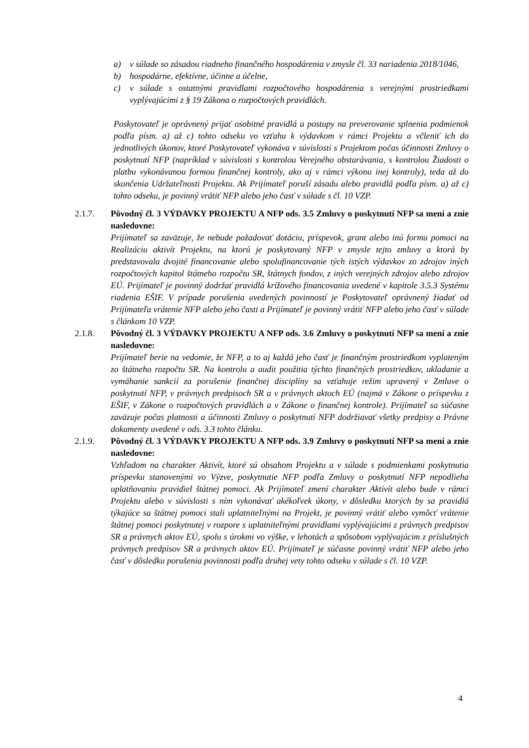a) v súlade so zásadou riadneho finančného hospodárenia v zmysle čl. 33 nariadenia 2018/1046,
b) hospodárne, efektívne, účinne a účelne,
c) v súlade s ostatnými pravidlami rozpočtového hospodárenia s verejnými prostriedkami vyplývajúcimi z § 19 Zákona o rozpočtových pravidlách.
Poskytovateľ je oprávnený prijať osobitné pravidlá a postupy na preverovanie splnenia podmienok podľa písm. a) až c) tohto odseku vo vzťahu k výdavkom v rámci Projektu a včleniť ich do jednotlivých úkonov, ktoré Poskytovateľ vykonáva v súvislosti s Projektom počas účinnosti Zmluvy o poskytnutí NFP (napríklad v súvislosti s kontrolou Verejného obstarávania, s kontrolou Žiadosti o platbu vykonávanou formou finančnej kontroly, ako aj v rámci výkonu inej kontroly), teda až do skončenia Udržateľnosti Projektu. Ak Prijímateľ poruší zásadu alebo pravidlá podľa písm. a) až c) tohto odseku, je povinný vrátiť NFP alebo jeho časť v súlade s čl. 10 VZP.
2.1.7. Pôvodný čl. 3 VÝDAVKY PROJEKTU A NFP ods. 3.5 Zmluvy o poskytnutí NFP sa mení a znie nasledovne:
Prijímateľ sa zaväzuje, že nebude požadovať dotáciu, príspevok, grant alebo inú formu pomoci na Realizáciu aktivít Projektu, na ktorú je poskytovaný NFP v zmysle tejto zmluvy a ktorá by predstavovala dvojité financovanie alebo spolufinancovanie tých istých výdavkov zo zdrojov iných rozpočtových kapitol štátneho rozpočtu SR, štátnych fondov, z iných verejných zdrojov alebo zdrojov EÚ. Prijímateľ je povinný dodržať pravidlá krížového financovania uvedené v kapitole 3.5.3 Systému riadenia EŠIF. V prípade porušenia uvedených povinností je Poskytovateľ oprávnený žiadať od Prijímateľa vrátenie NFP alebo jeho časti a Prijímateľ je povinný vrátiť NFP alebo jeho časť v súlade s článkom 10 VZP.
2.1.8. Pôvodný čl. 3 VÝDAVKY PROJEKTU A NFP ods. 3.6 Zmluvy o poskytnutí NFP sa mení a znie nasledovne:
Prijímateľ berie na vedomie, že NFP, a to aj každá jeho časť je finančným prostriedkom vyplateným zo štátneho rozpočtu SR. Na kontrolu a audit použitia týchto finančných prostriedkov, ukladanie a vymáhanie sankcií za porušenie finančnej disciplíny sa vzťahuje režim upravený v Zmluve o poskytnutí NFP, v právnych predpisoch SR a v právnych aktoch EÚ (najmä v Zákone o príspevku z EŠIF, v Zákone o rozpočtových pravidlách a v Zákone o finančnej kontrole). Prijímateľ sa súčasne zaväzuje počas platnosti a účinnosti Zmluvy o poskytnutí NFP dodržiavať všetky predpisy a Právne dokumenty uvedené v ods. 3.3 tohto článku.
2.1.9. Pôvodný čl. 3 VÝDAVKY PROJEKTU A NFP ods. 3.9 Zmluvy o poskytnutí NFP sa mení a znie nasledovne:
Vzhľadom na charakter Aktivít, ktoré sú obsahom Projektu a v súlade s podmienkami poskytnutia príspevku stanovenými vo Výzve, poskytnutie NFP podľa Zmluvy o poskytnutí NFP nepodlieha uplatňovaniu pravidiel štátnej pomoci. Ak Prijímateľ zmení charakter Aktivít alebo bude v rámci Projektu alebo v súvislosti s ním vykonávať akékoľvek úkony, v dôsledku ktorých by sa pravidlá týkajúce sa štátnej pomoci stali uplatniteľnými na Projekt, je povinný vrátiť alebo vymôcť vrátenie štátnej pomoci poskytnutej v rozpore s uplatniteľnými pravidlami vyplývajúcimi z právnych predpisov SR a právnych aktov EÚ, spolu s úrokmi vo výške, v lehotách a spôsobom vyplývajúcim z príslušných právnych predpisov SR a právnych aktov EÚ. Prijímateľ je súčasne povinný vrátiť NFP alebo jeho časť v dôsledku porušenia povinnosti podľa druhej vety tohto odseku v súlade s čl. 10 VZP.
4